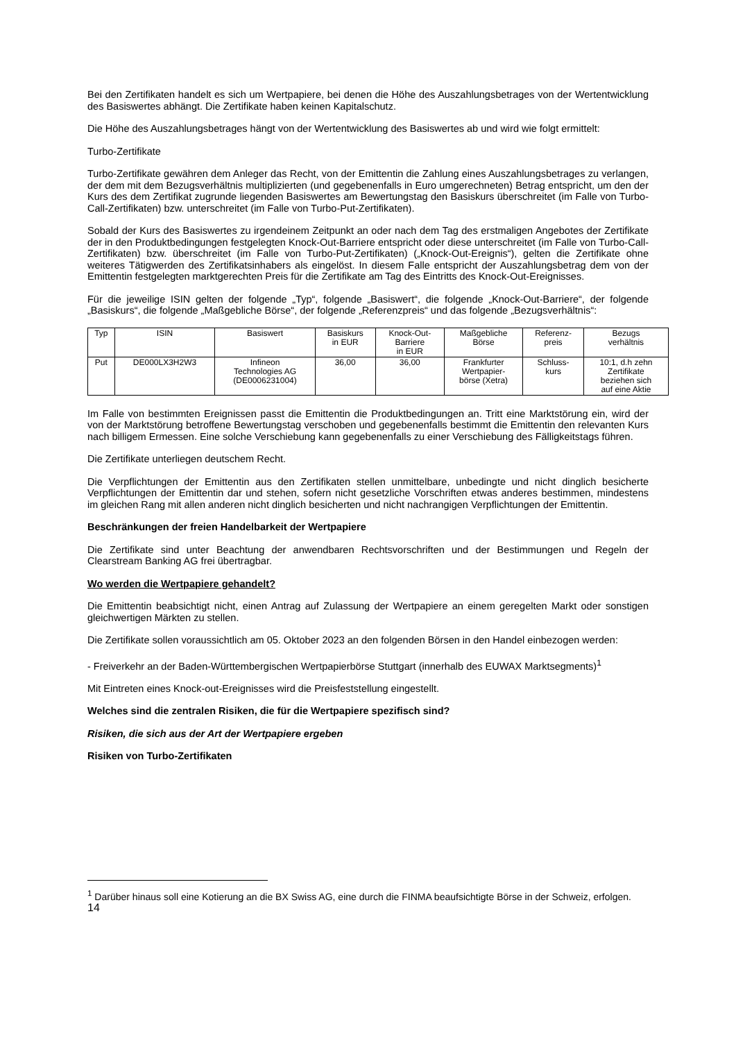Bei den Zertifikaten handelt es sich um Wertpapiere, bei denen die Höhe des Auszahlungsbetrages von der Wertentwicklung des Basiswertes abhängt. Die Zertifikate haben keinen Kapitalschutz.
Die Höhe des Auszahlungsbetrages hängt von der Wertentwicklung des Basiswertes ab und wird wie folgt ermittelt:
Turbo-Zertifikate
Turbo-Zertifikate gewähren dem Anleger das Recht, von der Emittentin die Zahlung eines Auszahlungsbetrages zu verlangen, der dem mit dem Bezugsverhältnis multiplizierten (und gegebenenfalls in Euro umgerechneten) Betrag entspricht, um den der Kurs des dem Zertifikat zugrunde liegenden Basiswertes am Bewertungstag den Basiskurs überschreitet (im Falle von Turbo-Call-Zertifikaten) bzw. unterschreitet (im Falle von Turbo-Put-Zertifikaten).
Sobald der Kurs des Basiswertes zu irgendeinem Zeitpunkt an oder nach dem Tag des erstmaligen Angebotes der Zertifikate der in den Produktbedingungen festgelegten Knock-Out-Barriere entspricht oder diese unterschreitet (im Falle von Turbo-Call-Zertifikaten) bzw. überschreitet (im Falle von Turbo-Put-Zertifikaten) („Knock-Out-Ereignis“), gelten die Zertifikate ohne weiteres Tätigwerden des Zertifikatsinhabers als eingelöst. In diesem Falle entspricht der Auszahlungsbetrag dem von der Emittentin festgelegten marktgerechten Preis für die Zertifikate am Tag des Eintritts des Knock-Out-Ereignisses.
Für die jeweilige ISIN gelten der folgende „Typ“, folgende „Basiswert“, die folgende „Knock-Out-Barriere“, der folgende „Basiskurs“, die folgende „Maßgebliche Börse“, der folgende „Referenzpreis“ und das folgende „Bezugsverhältnis“:
| Typ | ISIN | Basiswert | Basiskurs in EUR | Knock-Out- Barriere in EUR | Maßgebliche Börse | Referenz- preis | Bezugs verhältnis |
| Put | DE000LX3H2W3 | Infineon Technologies AG (DE0006231004) | 36,00 | 36,00 | Frankfurter Wertpapier- börse (Xetra) | Schluss- kurs | 10:1, d.h zehn Zertifikate beziehen sich auf eine Aktie |
Im Falle von bestimmten Ereignissen passt die Emittentin die Produktbedingungen an. Tritt eine Marktstörung ein, wird der von der Marktstörung betroffene Bewertungstag verschoben und gegebenenfalls bestimmt die Emittentin den relevanten Kurs nach billigem Ermessen. Eine solche Verschiebung kann gegebenenfalls zu einer Verschiebung des Fälligkeitstags führen.
Die Zertifikate unterliegen deutschem Recht.
Die Verpflichtungen der Emittentin aus den Zertifikaten stellen unmittelbare, unbedingte und nicht dinglich besicherte Verpflichtungen der Emittentin dar und stehen, sofern nicht gesetzliche Vorschriften etwas anderes bestimmen, mindestens im gleichen Rang mit allen anderen nicht dinglich besicherten und nicht nachrangigen Verpflichtungen der Emittentin.
Beschränkungen der freien Handelbarkeit der Wertpapiere
Die Zertifikate sind unter Beachtung der anwendbaren Rechtsvorschriften und der Bestimmungen und Regeln der Clearstream Banking AG frei übertragbar.
Wo werden die Wertpapiere gehandelt?
Die Emittentin beabsichtigt nicht, einen Antrag auf Zulassung der Wertpapiere an einem geregelten Markt oder sonstigen gleichwertigen Märkten zu stellen.
Die Zertifikate sollen voraussichtlich am 05. Oktober 2023 an den folgenden Börsen in den Handel einbezogen werden:
- Freiverkehr an der Baden-Württembergischen Wertpapierbörse Stuttgart (innerhalb des EUWAX Marktsegments)<sup>1</sup>
Mit Eintreten eines Knock-out-Ereignisses wird die Preisfeststellung eingestellt.
Welches sind die zentralen Risiken, die für die Wertpapiere spezifisch sind?
Risiken, die sich aus der Art der Wertpapiere ergeben
Risiken von Turbo-Zertifikaten
<sup>1</sup> Darüber hinaus soll eine Kotierung an die BX Swiss AG, eine durch die FINMA beaufsichtigte Börse in der Schweiz, erfolgen.
14